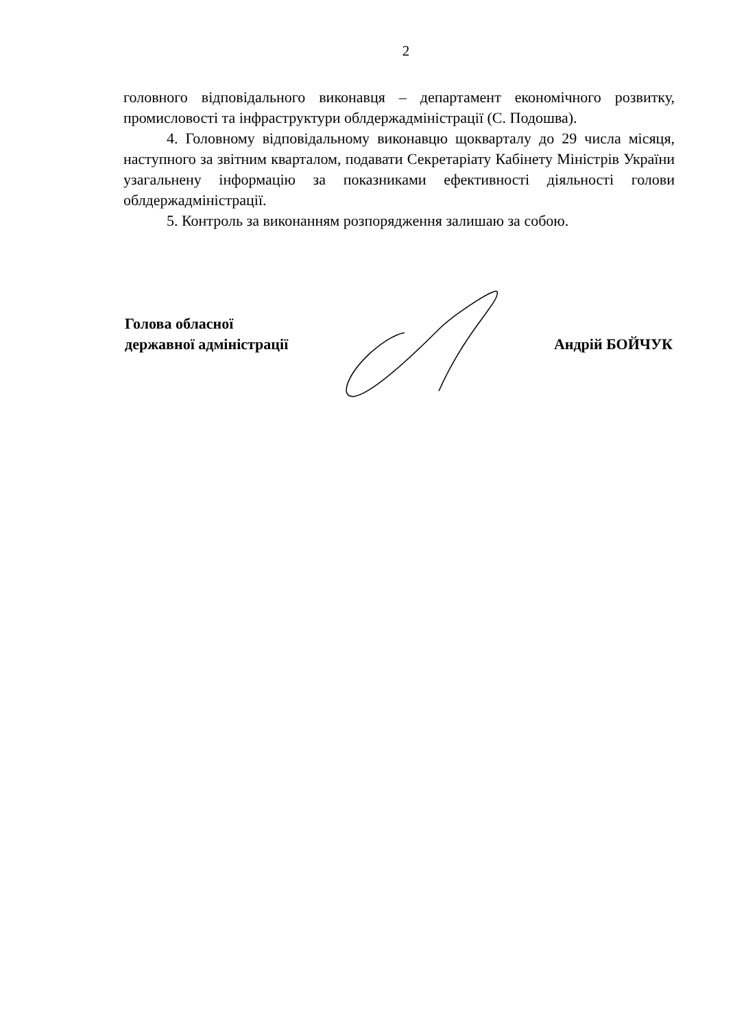2
головного відповідального виконавця – департамент економічного розвитку, промисловості та інфраструктури облдержадміністрації (С. Подошва).
4. Головному відповідальному виконавцю щокварталу до 29 числа місяця, наступного за звітним кварталом, подавати Секретаріату Кабінету Міністрів України узагальнену інформацію за показниками ефективності діяльності голови облдержадміністрації.
5. Контроль за виконанням розпорядження залишаю за собою.
Голова обласної
державної адміністрації
Андрій БОЙЧУК